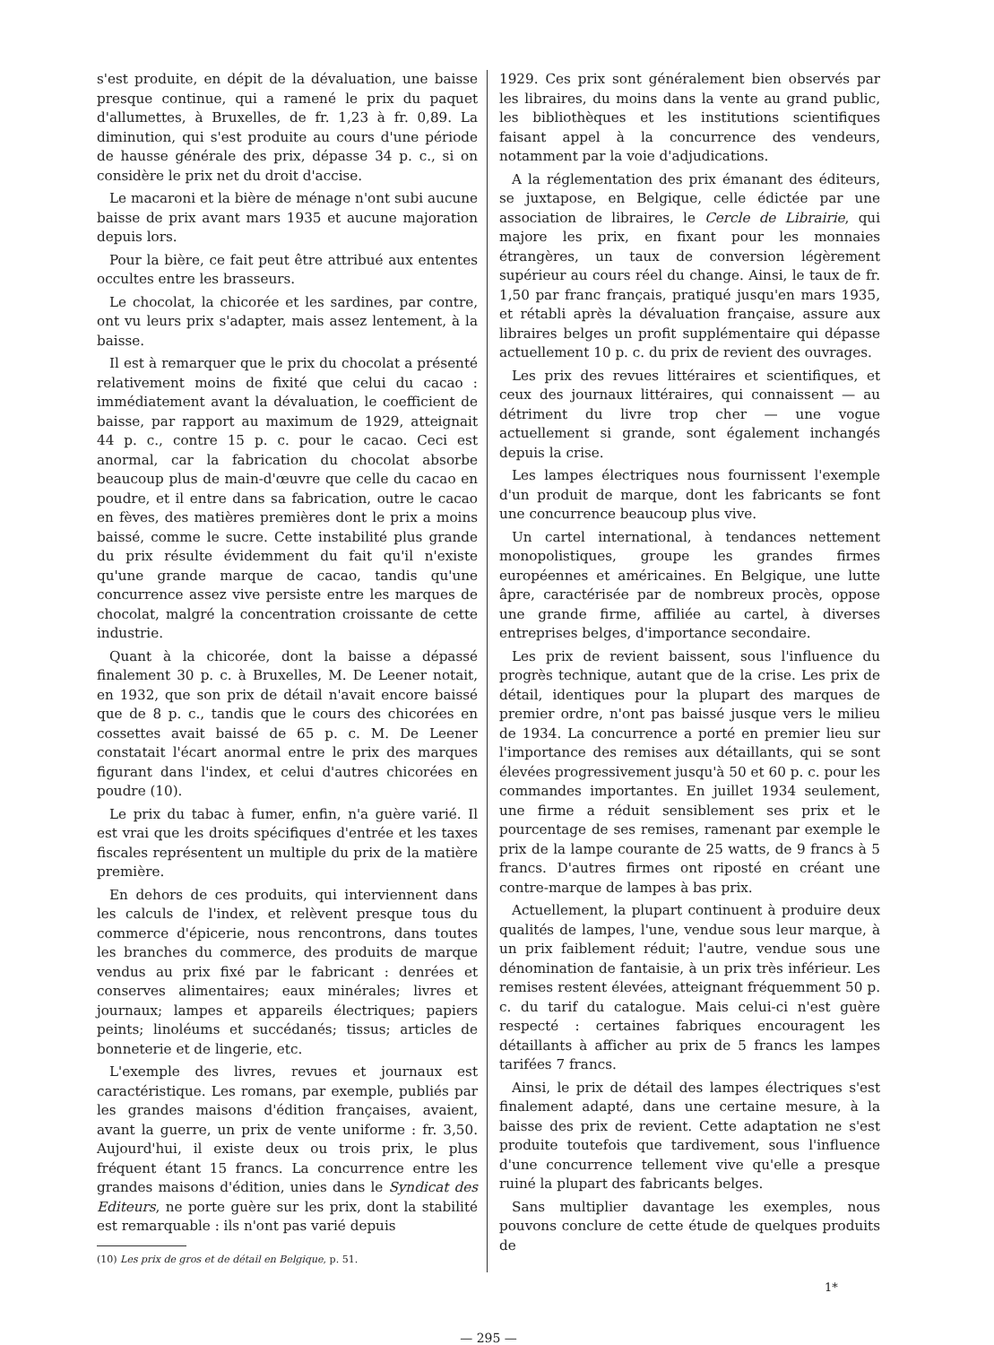s'est produite, en dépit de la dévaluation, une baisse presque continue, qui a ramené le prix du paquet d'allumettes, à Bruxelles, de fr. 1,23 à fr. 0,89. La diminution, qui s'est produite au cours d'une période de hausse générale des prix, dépasse 34 p. c., si on considère le prix net du droit d'accise.
Le macaroni et la bière de ménage n'ont subi aucune baisse de prix avant mars 1935 et aucune majoration depuis lors.
Pour la bière, ce fait peut être attribué aux ententes occultes entre les brasseurs.
Le chocolat, la chicorée et les sardines, par contre, ont vu leurs prix s'adapter, mais assez lentement, à la baisse.
Il est à remarquer que le prix du chocolat a présenté relativement moins de fixité que celui du cacao : immédiatement avant la dévaluation, le coefficient de baisse, par rapport au maximum de 1929, atteignait 44 p. c., contre 15 p. c. pour le cacao. Ceci est anormal, car la fabrication du chocolat absorbe beaucoup plus de main-d'œuvre que celle du cacao en poudre, et il entre dans sa fabrication, outre le cacao en fèves, des matières premières dont le prix a moins baissé, comme le sucre. Cette instabilité plus grande du prix résulte évidemment du fait qu'il n'existe qu'une grande marque de cacao, tandis qu'une concurrence assez vive persiste entre les marques de chocolat, malgré la concentration croissante de cette industrie.
Quant à la chicorée, dont la baisse a dépassé finalement 30 p. c. à Bruxelles, M. De Leener notait, en 1932, que son prix de détail n'avait encore baissé que de 8 p. c., tandis que le cours des chicorées en cossettes avait baissé de 65 p. c. M. De Leener constatait l'écart anormal entre le prix des marques figurant dans l'index, et celui d'autres chicorées en poudre (10).
Le prix du tabac à fumer, enfin, n'a guère varié. Il est vrai que les droits spécifiques d'entrée et les taxes fiscales représentent un multiple du prix de la matière première.
En dehors de ces produits, qui interviennent dans les calculs de l'index, et relèvent presque tous du commerce d'épicerie, nous rencontrons, dans toutes les branches du commerce, des produits de marque vendus au prix fixé par le fabricant : denrées et conserves alimentaires; eaux minérales; livres et journaux; lampes et appareils électriques; papiers peints; linoléums et succédanés; tissus; articles de bonneterie et de lingerie, etc.
L'exemple des livres, revues et journaux est caractéristique. Les romans, par exemple, publiés par les grandes maisons d'édition françaises, avaient, avant la guerre, un prix de vente uniforme : fr. 3,50. Aujourd'hui, il existe deux ou trois prix, le plus fréquent étant 15 francs. La concurrence entre les grandes maisons d'édition, unies dans le Syndicat des Editeurs, ne porte guère sur les prix, dont la stabilité est remarquable : ils n'ont pas varié depuis
(10) Les prix de gros et de détail en Belgique, p. 51.
1929. Ces prix sont généralement bien observés par les libraires, du moins dans la vente au grand public, les bibliothèques et les institutions scientifiques faisant appel à la concurrence des vendeurs, notamment par la voie d'adjudications.
A la réglementation des prix émanant des éditeurs, se juxtapose, en Belgique, celle édictée par une association de libraires, le Cercle de Librairie, qui majore les prix, en fixant pour les monnaies étrangères, un taux de conversion légèrement supérieur au cours réel du change. Ainsi, le taux de fr. 1,50 par franc français, pratiqué jusqu'en mars 1935, et rétabli après la dévaluation française, assure aux libraires belges un profit supplémentaire qui dépasse actuellement 10 p. c. du prix de revient des ouvrages.
Les prix des revues littéraires et scientifiques, et ceux des journaux littéraires, qui connaissent — au détriment du livre trop cher — une vogue actuellement si grande, sont également inchangés depuis la crise.
Les lampes électriques nous fournissent l'exemple d'un produit de marque, dont les fabricants se font une concurrence beaucoup plus vive.
Un cartel international, à tendances nettement monopolistiques, groupe les grandes firmes européennes et américaines. En Belgique, une lutte âpre, caractérisée par de nombreux procès, oppose une grande firme, affiliée au cartel, à diverses entreprises belges, d'importance secondaire.
Les prix de revient baissent, sous l'influence du progrès technique, autant que de la crise. Les prix de détail, identiques pour la plupart des marques de premier ordre, n'ont pas baissé jusque vers le milieu de 1934. La concurrence a porté en premier lieu sur l'importance des remises aux détaillants, qui se sont élevées progressivement jusqu'à 50 et 60 p. c. pour les commandes importantes. En juillet 1934 seulement, une firme a réduit sensiblement ses prix et le pourcentage de ses remises, ramenant par exemple le prix de la lampe courante de 25 watts, de 9 francs à 5 francs. D'autres firmes ont riposté en créant une contre-marque de lampes à bas prix.
Actuellement, la plupart continuent à produire deux qualités de lampes, l'une, vendue sous leur marque, à un prix faiblement réduit; l'autre, vendue sous une dénomination de fantaisie, à un prix très inférieur. Les remises restent élevées, atteignant fréquemment 50 p. c. du tarif du catalogue. Mais celui-ci n'est guère respecté : certaines fabriques encouragent les détaillants à afficher au prix de 5 francs les lampes tarifées 7 francs.
Ainsi, le prix de détail des lampes électriques s'est finalement adapté, dans une certaine mesure, à la baisse des prix de revient. Cette adaptation ne s'est produite toutefois que tardivement, sous l'influence d'une concurrence tellement vive qu'elle a presque ruiné la plupart des fabricants belges.
Sans multiplier davantage les exemples, nous pouvons conclure de cette étude de quelques produits de
— 295 —
1*